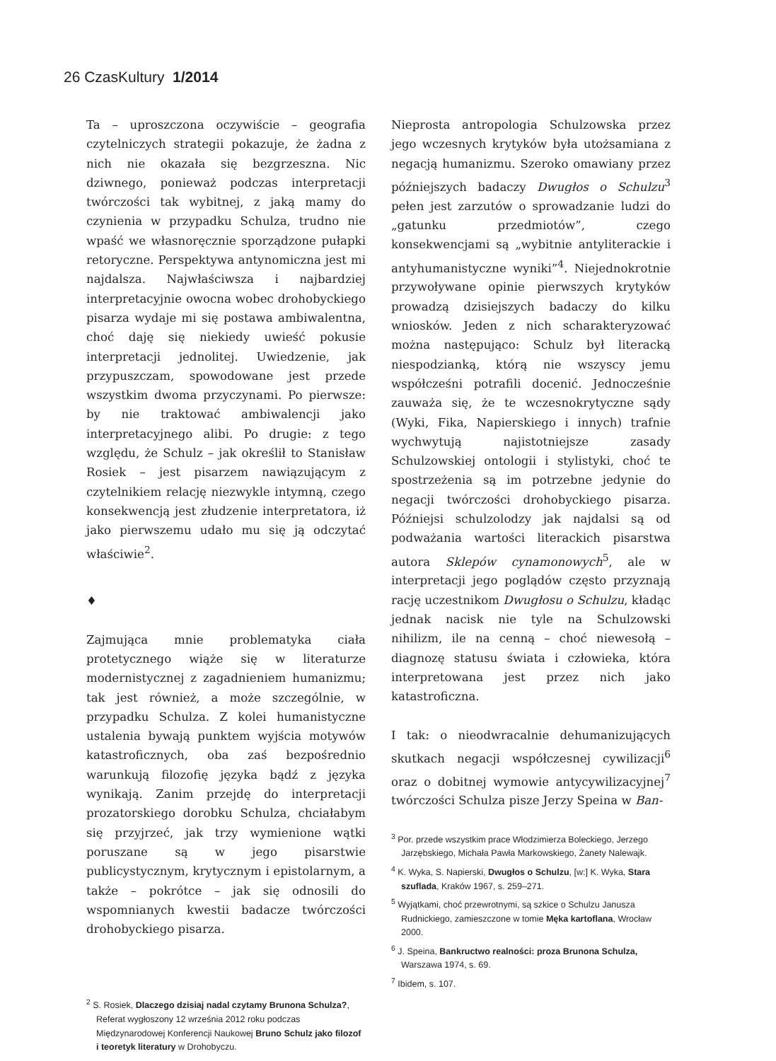26 Czas Kultury 1/2014
Ta – uproszczona oczywiście – geografia czytelniczych strategii pokazuje, że żadna z nich nie okazała się bezgrzeszna. Nic dziwnego, ponieważ podczas interpretacji twórczości tak wybitnej, z jaką mamy do czynienia w przypadku Schulza, trudno nie wpaść we własnoręcznie sporządzone pułapki retoryczne. Perspektywa antynomiczna jest mi najdalsza. Najwłaściwsza i najbardziej interpretacyjnie owocna wobec drohobyckiego pisarza wydaje mi się postawa ambiwalentna, choć daję się niekiedy uwieść pokusie interpretacji jednolitej. Uwiedzenie, jak przypuszczam, spowodowane jest przede wszystkim dwoma przyczynami. Po pierwsze: by nie traktować ambiwalencji jako interpretacyjnego alibi. Po drugie: z tego względu, że Schulz – jak określił to Stanisław Rosiek – jest pisarzem nawiązującym z czytelnikiem relację niezwykle intymną, czego konsekwencją jest złudzenie interpretatora, iż jako pierwszemu udało mu się ją odczytać właściwie<sup>2</sup>.
♦
Zajmująca mnie problematyka ciała protetycznego wiąże się w literaturze modernistycznej z zagadnieniem humanizmu; tak jest również, a może szczególnie, w przypadku Schulza. Z kolei humanistyczne ustalenia bywają punktem wyjścia motywów katastroficznych, oba zaś bezpośrednio warunkują filozofię języka bądź z języka wynikają. Zanim przejdę do interpretacji prozatorskiego dorobku Schulza, chciałabym się przyjrzeć, jak trzy wymienione wątki poruszane są w jego pisarstwie publicystycznym, krytycznym i epistolarnym, a także – pokrótce – jak się odnosili do wspomnianych kwestii badacze twórczości drohobyckiego pisarza.
<sup>2</sup> S. Rosiek, Dlaczego dzisiaj nadal czytamy Brunona Schulza?, Referat wygłoszony 12 września 2012 roku podczas Międzynarodowej Konferencji Naukowej Bruno Schulz jako filozof i teoretyk literatury w Drohobyczu.
Nieprosta antropologia Schulzowska przez jego wczesnych krytyków była utożsamiana z negacją humanizmu. Szeroko omawiany przez późniejszych badaczy Dwugłos o Schulzu<sup>3</sup> pełen jest zarzutów o sprowadzanie ludzi do „gatunku przedmiotów”, czego konsekwencjami są „wybitnie antyliterackie i antyhumanistyczne wyniki”<sup>4</sup>. Niejednokrotnie przywoływane opinie pierwszych krytyków prowadzą dzisiejszych badaczy do kilku wniosków. Jeden z nich scharakteryzować można następująco: Schulz był literacką niespodzianką, którą nie wszyscy jemu współcześni potrafili docenić. Jednocześnie zauważa się, że te wczesnokrytyczne sądy (Wyki, Fika, Napierskiego i innych) trafnie wychwytują najistotniejsze zasady Schulzowskiej ontologii i stylistyki, choć te spostrzeżenia są im potrzebne jedynie do negacji twórczości drohobyckiego pisarza. Późniejsi schulzolodzy jak najdalsi są od podważania wartości literackich pisarstwa autora Sklepów cynamonowych<sup>5</sup>, ale w interpretacji jego poglądów często przyznają rację uczestnikom Dwugłosu o Schulzu, kładąc jednak nacisk nie tyle na Schulzowski nihilizm, ile na cenną – choć niewesołą – diagnozę statusu świata i człowieka, która interpretowana jest przez nich jako katastroficzna.
I tak: o nieodwracalnie dehumanizujących skutkach negacji współczesnej cywilizacji<sup>6</sup> oraz o dobitnej wymowie antycywilizacyjnej<sup>7</sup> twórczości Schulza pisze Jerzy Speina w Ban-
<sup>3</sup> Por. przede wszystkim prace Włodzimierza Boleckiego, Jerzego Jarzębskiego, Michała Pawła Markowskiego, Żanety Nalewajk.
<sup>4</sup> K. Wyka, S. Napierski, Dwugłos o Schulzu, [w:] K. Wyka, Stara szuflada, Kraków 1967, s. 259–271.
<sup>5</sup> Wyjątkami, choć przewrotnymi, są szkice o Schulzu Janusza Rudnickiego, zamieszczone w tomie Męka kartoflana, Wrocław 2000.
<sup>6</sup> J. Speina, Bankructwo realności: proza Brunona Schulza, Warszawa 1974, s. 69.
<sup>7</sup> Ibidem, s. 107.